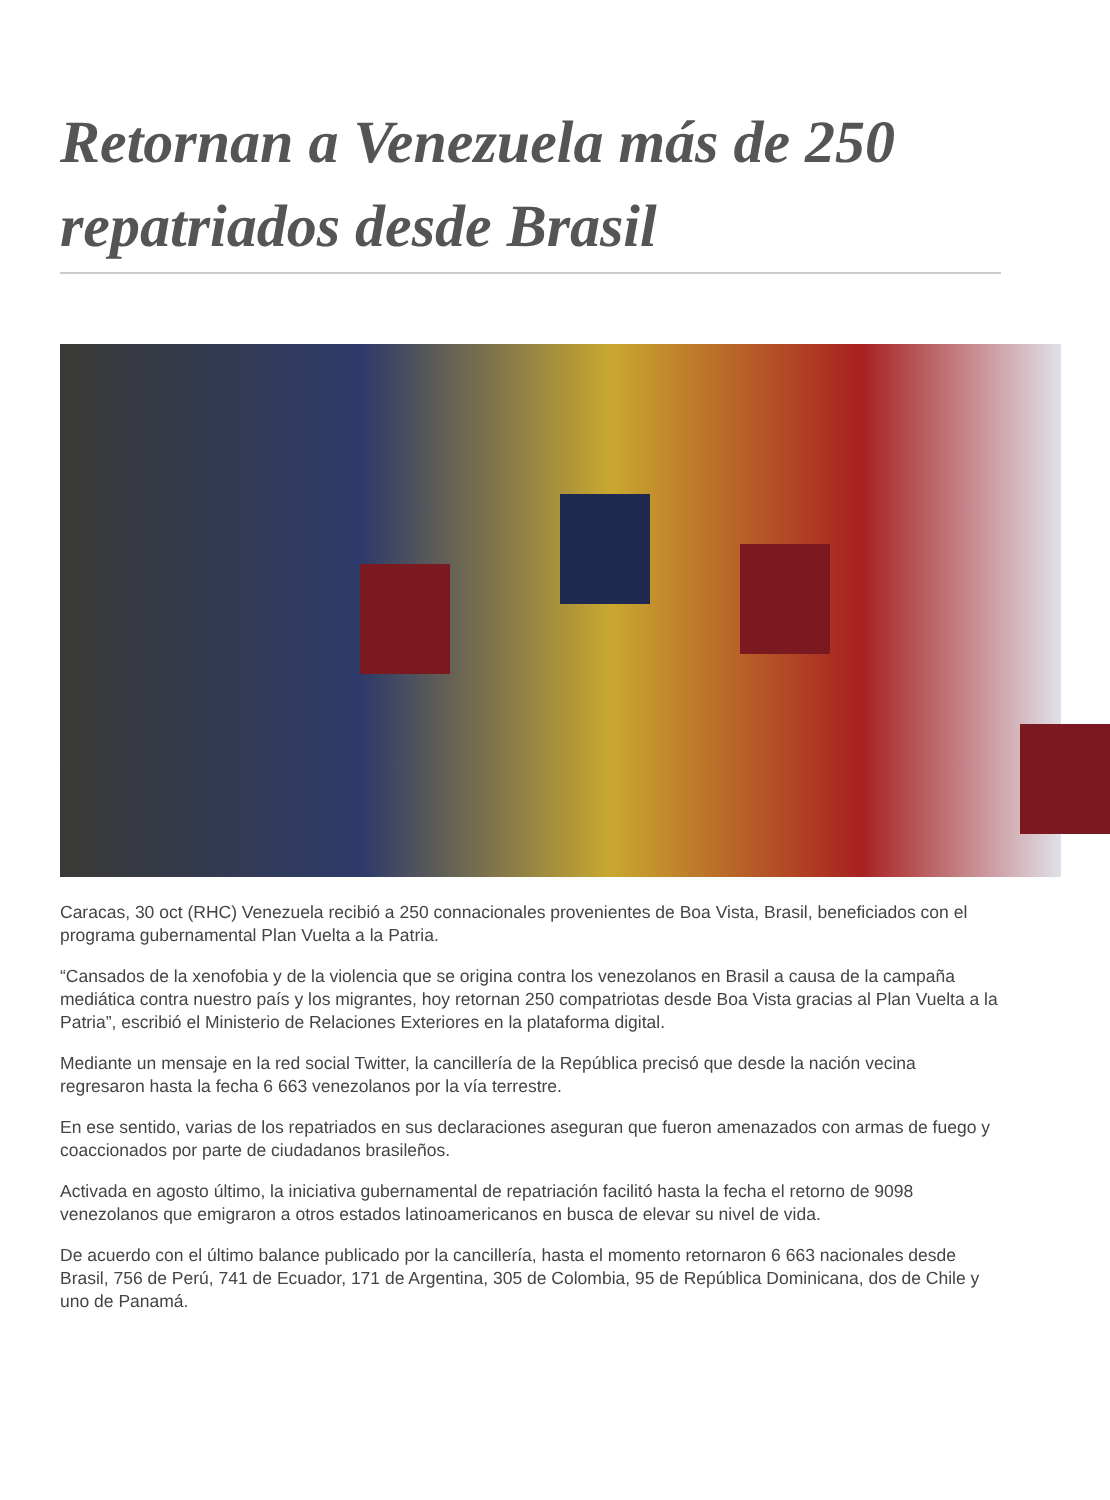Retornan a Venezuela más de 250 repatriados desde Brasil
Caracas, 30 oct (RHC) Venezuela recibió a 250 connacionales provenientes de Boa Vista, Brasil, beneficiados con el programa gubernamental Plan Vuelta a la Patria.
“Cansados de la xenofobia y de la violencia que se origina contra los venezolanos en Brasil a causa de la campaña mediática contra nuestro país y los migrantes, hoy retornan 250 compatriotas desde Boa Vista gracias al Plan Vuelta a la Patria”, escribió el Ministerio de Relaciones Exteriores en la plataforma digital.
Mediante un mensaje en la red social Twitter, la cancillería de la República precisó que desde la nación vecina regresaron hasta la fecha 6 663 venezolanos por la vía terrestre.
En ese sentido, varias de los repatriados en sus declaraciones aseguran que fueron amenazados con armas de fuego y coaccionados por parte de ciudadanos brasileños.
Activada en agosto último, la iniciativa gubernamental de repatriación facilitó hasta la fecha el retorno de 9098 venezolanos que emigraron a otros estados latinoamericanos en busca de elevar su nivel de vida.
De acuerdo con el último balance publicado por la cancillería, hasta el momento retornaron 6 663 nacionales desde Brasil, 756 de Perú, 741 de Ecuador, 171 de Argentina, 305 de Colombia, 95 de República Dominicana, dos de Chile y uno de Panamá.